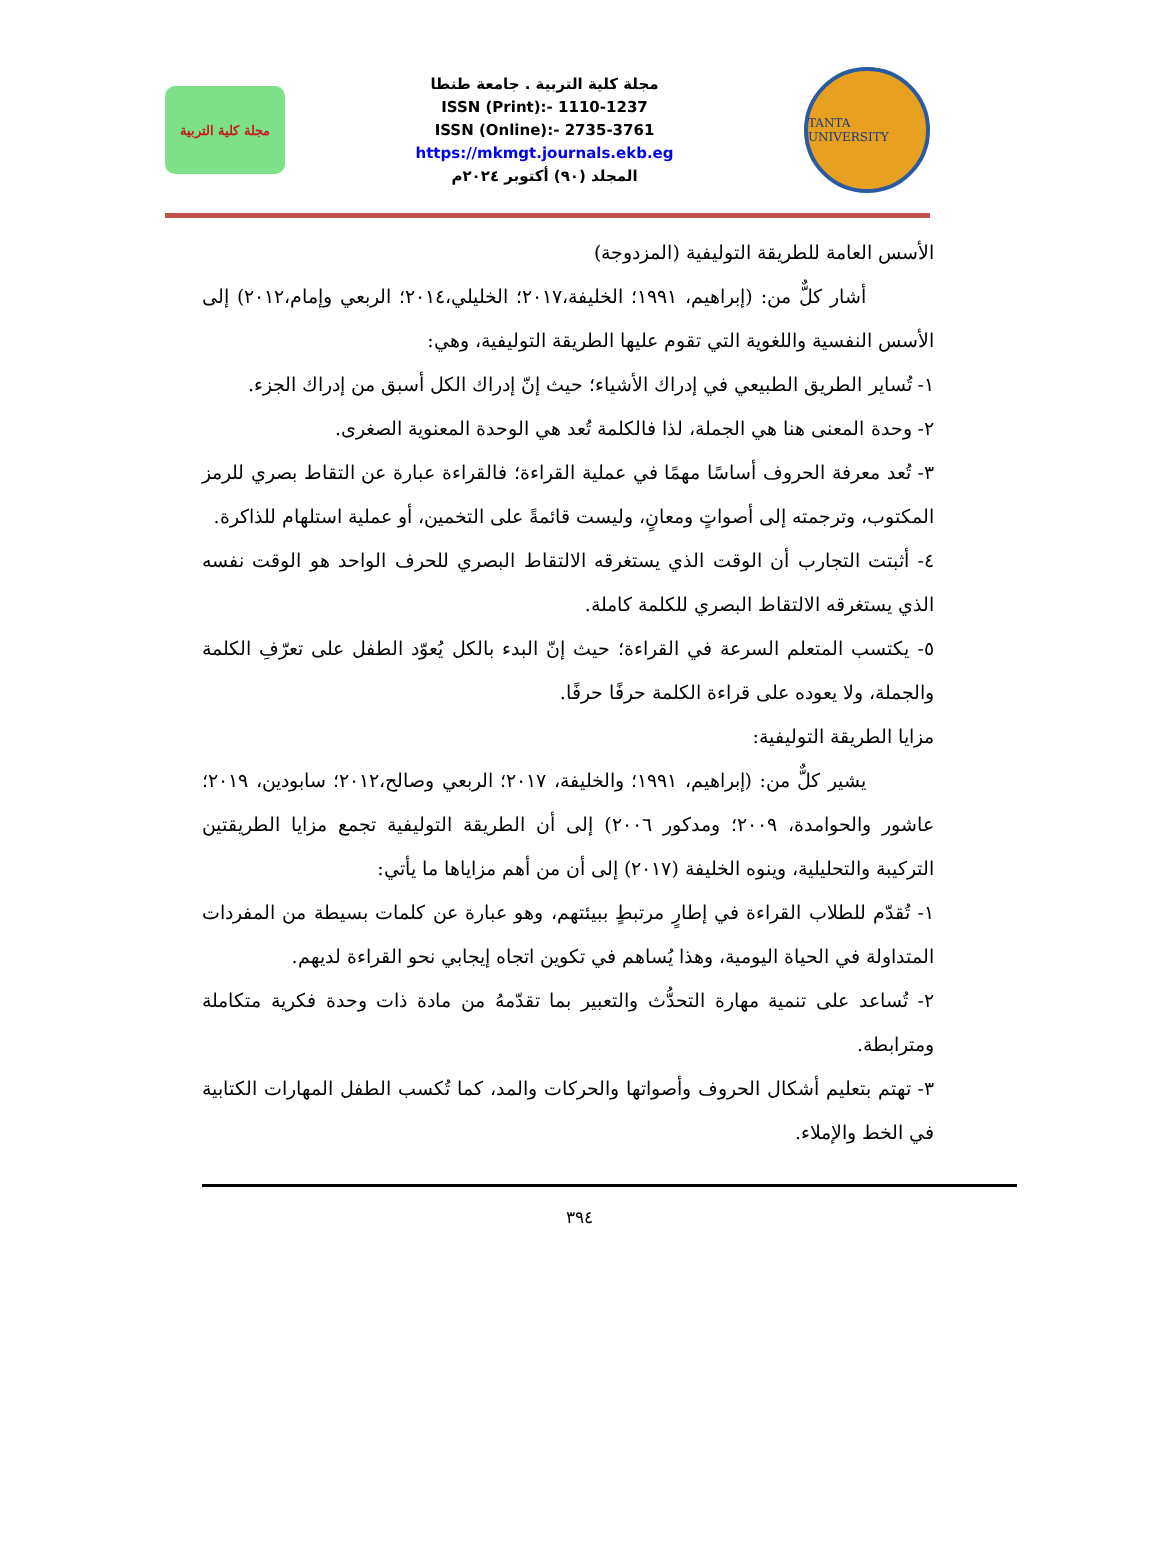مجلة كلية التربية
مجلة كلية التربية . جامعة طنطا
ISSN (Print):- 1110-1237
ISSN (Online):- 2735-3761
https://mkmgt.journals.ekb.eg
المجلد (٩٠) أكتوبر ٢٠٢٤م
TANTA UNIVERSITY
الأسس العامة للطريقة التوليفية (المزدوجة)
أشار كلٌّ من: (إبراهيم، ١٩٩١؛ الخليفة،٢٠١٧؛ الخليلي،٢٠١٤؛ الربعي وإمام،٢٠١٢) إلى الأسس النفسية واللغوية التي تقوم عليها الطريقة التوليفية، وهي:
١- تُساير الطريق الطبيعي في إدراك الأشياء؛ حيث إنّ إدراك الكل أسبق من إدراك الجزء.
٢- وحدة المعنى هنا هي الجملة، لذا فالكلمة تُعد هي الوحدة المعنوية الصغرى.
٣- تُعد معرفة الحروف أساسًا مهمًا في عملية القراءة؛ فالقراءة عبارة عن التقاط بصري للرمز المكتوب، وترجمته إلى أصواتٍ ومعانٍ، وليست قائمةً على التخمين، أو عملية استلهام للذاكرة.
٤- أثبتت التجارب أن الوقت الذي يستغرقه الالتقاط البصري للحرف الواحد هو الوقت نفسه الذي يستغرقه الالتقاط البصري للكلمة كاملة.
٥- يكتسب المتعلم السرعة في القراءة؛ حيث إنّ البدء بالكل يُعوّد الطفل على تعرّفِ الكلمة والجملة، ولا يعوده على قراءة الكلمة حرفًا حرفًا.
مزايا الطريقة التوليفية:
يشير كلٌّ من: (إبراهيم، ١٩٩١؛ والخليفة، ٢٠١٧؛ الربعي وصالح،٢٠١٢؛ سابودين، ٢٠١٩؛ عاشور والحوامدة، ٢٠٠٩؛ ومدكور ٢٠٠٦) إلى أن الطريقة التوليفية تجمع مزايا الطريقتين التركيبة والتحليلية، وينوه الخليفة (٢٠١٧) إلى أن من أهم مزاياها ما يأتي:
١- تُقدّم للطلاب القراءة في إطارٍ مرتبطٍ ببيئتهم، وهو عبارة عن كلمات بسيطة من المفردات المتداولة في الحياة اليومية، وهذا يُساهم في تكوين اتجاه إيجابي نحو القراءة لديهم.
٢- تُساعد على تنمية مهارة التحدُّث والتعبير بما تقدّمهُ من مادة ذات وحدة فكرية متكاملة ومترابطة.
٣- تهتم بتعليم أشكال الحروف وأصواتها والحركات والمد، كما تُكسب الطفل المهارات الكتابية في الخط والإملاء.
٣٩٤